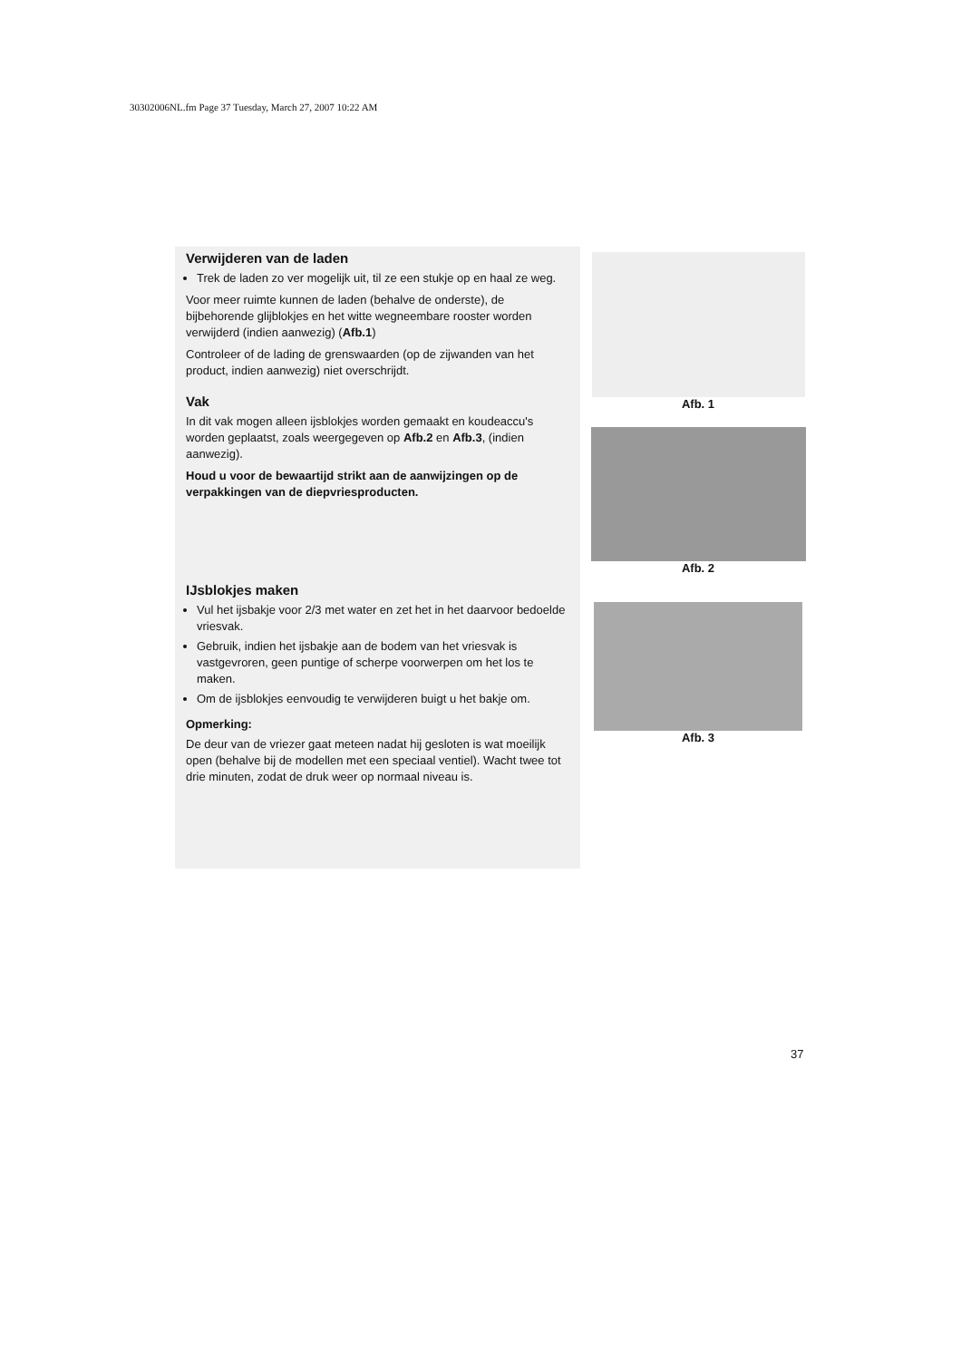30302006NL.fm Page 37 Tuesday, March 27, 2007 10:22 AM
Verwijderen van de laden
Trek de laden zo ver mogelijk uit, til ze een stukje op en haal ze weg.
Voor meer ruimte kunnen de laden (behalve de onderste), de bijbehorende glijblokjes en het witte wegneembare rooster worden verwijderd (indien aanwezig) (Afb.1)
Controleer of de lading de grenswaarden (op de zijwanden van het product, indien aanwezig) niet overschrijdt.
Vak
In dit vak mogen alleen ijsblokjes worden gemaakt en koudeaccu's worden geplaatst, zoals weergegeven op Afb.2 en Afb.3, (indien aanwezig).
Houd u voor de bewaartijd strikt aan de aanwijzingen op de verpakkingen van de diepvriesproducten.
IJsblokjes maken
Vul het ijsbakje voor 2/3 met water en zet het in het daarvoor bedoelde vriesvak.
Gebruik, indien het ijsbakje aan de bodem van het vriesvak is vastgevroren, geen puntige of scherpe voorwerpen om het los te maken.
Om de ijsblokjes eenvoudig te verwijderen buigt u het bakje om.
Opmerking:
De deur van de vriezer gaat meteen nadat hij gesloten is wat moeilijk open (behalve bij de modellen met een speciaal ventiel). Wacht twee tot drie minuten, zodat de druk weer op normaal niveau is.
Afb. 1
Afb. 2
Afb. 3
37